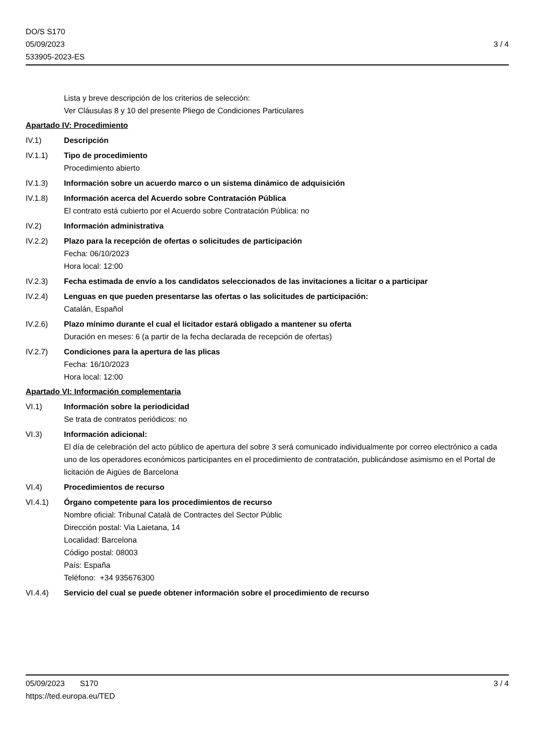DO/S S170
05/09/2023
533905-2023-ES
3 / 4
Lista y breve descripción de los criterios de selección:
Ver Cláusulas 8 y 10 del presente Pliego de Condiciones Particulares
Apartado IV: Procedimiento
IV.1) Descripción
IV.1.1) Tipo de procedimiento
Procedimiento abierto
IV.1.3) Información sobre un acuerdo marco o un sistema dinámico de adquisición
IV.1.8) Información acerca del Acuerdo sobre Contratación Pública
El contrato está cubierto por el Acuerdo sobre Contratación Pública: no
IV.2) Información administrativa
IV.2.2) Plazo para la recepción de ofertas o solicitudes de participación
Fecha: 06/10/2023
Hora local: 12:00
IV.2.3) Fecha estimada de envío a los candidatos seleccionados de las invitaciones a licitar o a participar
IV.2.4) Lenguas en que pueden presentarse las ofertas o las solicitudes de participación:
Catalán, Español
IV.2.6) Plazo mínimo durante el cual el licitador estará obligado a mantener su oferta
Duración en meses: 6 (a partir de la fecha declarada de recepción de ofertas)
IV.2.7) Condiciones para la apertura de las plicas
Fecha: 16/10/2023
Hora local: 12:00
Apartado VI: Información complementaria
VI.1) Información sobre la periodicidad
Se trata de contratos periódicos: no
VI.3) Información adicional:
El día de celebración del acto público de apertura del sobre 3 será comunicado individualmente por correo electrónico a cada uno de los operadores económicos participantes en el procedimiento de contratación, publicándose asimismo en el Portal de licitación de Aigües de Barcelona
VI.4) Procedimientos de recurso
VI.4.1) Órgano competente para los procedimientos de recurso
Nombre oficial: Tribunal Català de Contractes del Sector Públic
Dirección postal: Via Laietana, 14
Localidad: Barcelona
Código postal: 08003
País: España
Teléfono: +34 935676300
VI.4.4) Servicio del cual se puede obtener información sobre el procedimiento de recurso
05/09/2023 S170 3 / 4
https://ted.europa.eu/TED